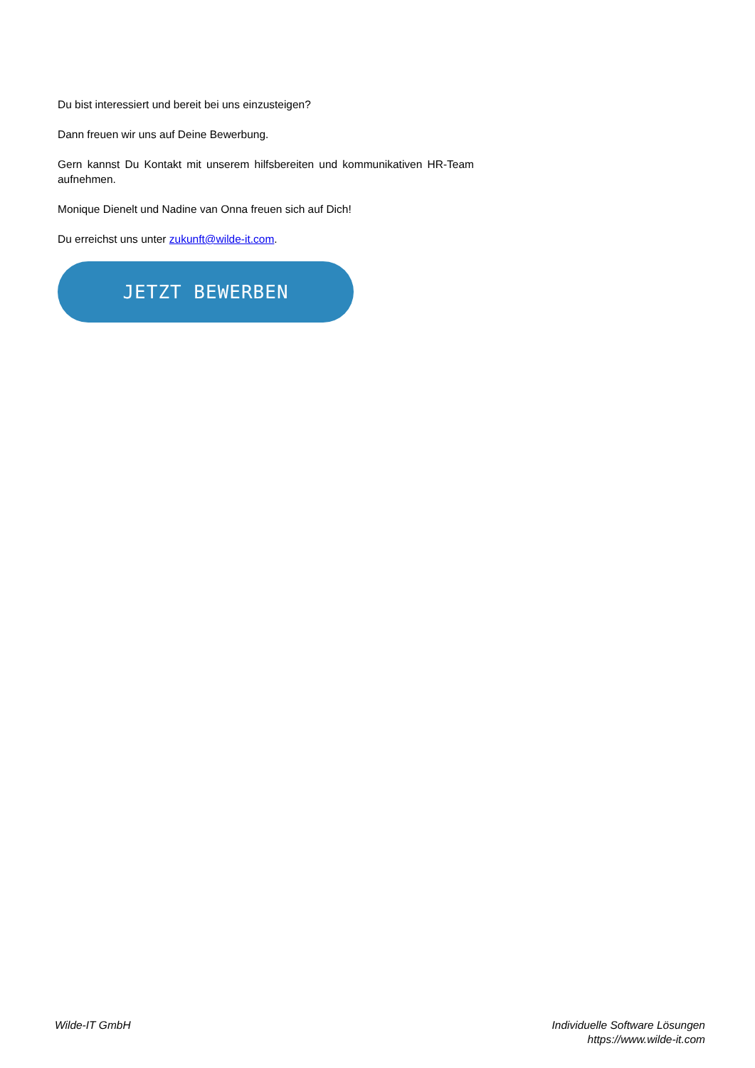Du bist interessiert und bereit bei uns einzusteigen?
Dann freuen wir uns auf Deine Bewerbung.
Gern kannst Du Kontakt mit unserem hilfsbereiten und kommunikativen HR-Team aufnehmen.
Monique Dienelt und Nadine van Onna freuen sich auf Dich!
Du erreichst uns unter zukunft@wilde-it.com.
JETZT BEWERBEN
Wilde-IT GmbH Individuelle Software Lösungen
https://www.wilde-it.com